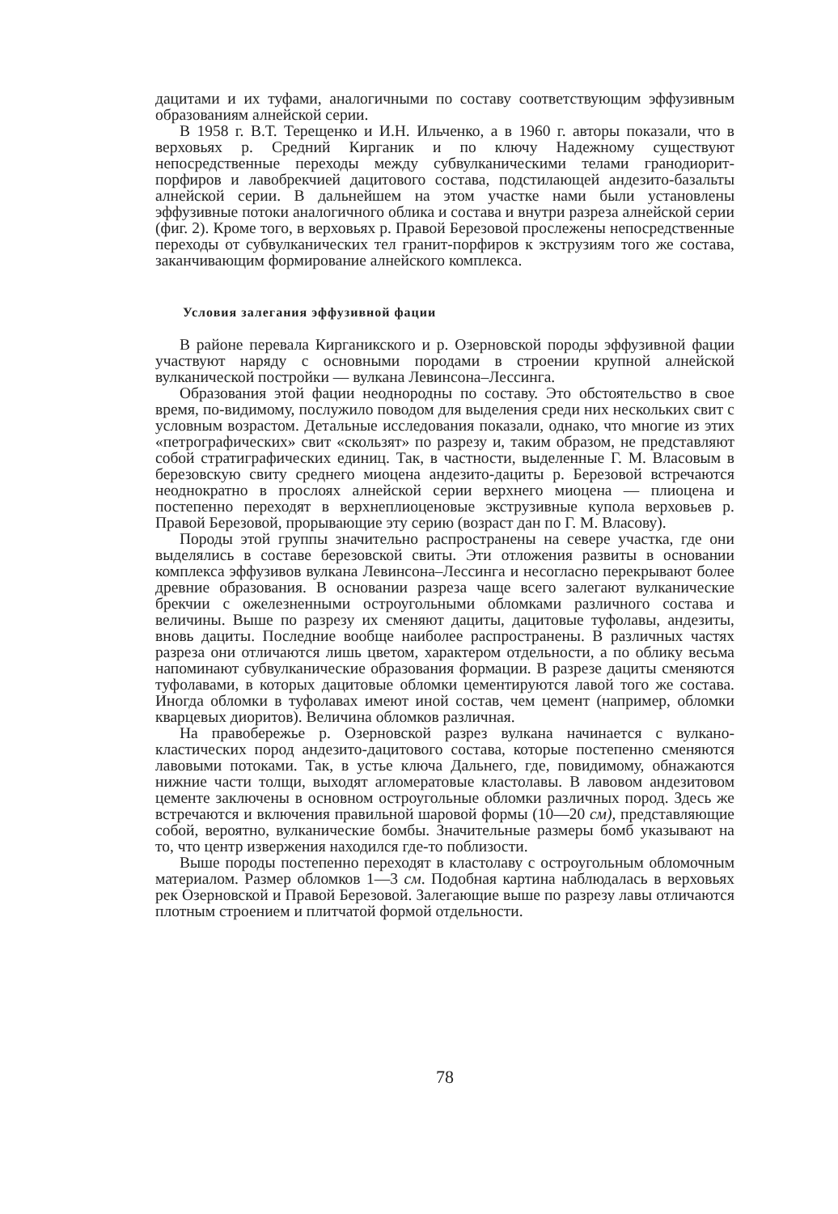дацитами и их туфами, аналогичными по составу соответствующим эффузивным образованиям алнейской серии.
В 1958 г. В.Т. Терещенко и И.Н. Ильченко, а в 1960 г. авторы показали, что в верховьях р. Средний Кирганик и по ключу Надежному существуют непосредственные переходы между субвулканическими телами гранодиорит-порфиров и лавобрекчией дацитового состава, подстилающей андезито-базальты алнейской серии. В дальнейшем на этом участке нами были установлены эффузивные потоки аналогичного облика и состава и внутри разреза алнейской серии (фиг. 2). Кроме того, в верховьях р. Правой Березовой прослежены непосредственные переходы от субвулканических тел гранит-порфиров к экструзиям того же состава, заканчивающим формирование алнейского комплекса.
Условия залегания эффузивной фации
В районе перевала Кирганикского и р. Озерновской породы эффузивной фации участвуют наряду с основными породами в строении крупной алнейской вулканической постройки — вулкана Левинсона–Лессинга.
Образования этой фации неоднородны по составу. Это обстоятельство в свое время, по-видимому, послужило поводом для выделения среди них нескольких свит с условным возрастом. Детальные исследования показали, однако, что многие из этих «петрографических» свит «скользят» по разрезу и, таким образом, не представляют собой стратиграфических единиц. Так, в частности, выделенные Г. М. Власовым в березовскую свиту среднего миоцена андезито-дациты р. Березовой встречаются неоднократно в прослоях алнейской серии верхнего миоцена — плиоцена и постепенно переходят в верхнеплиоценовые экструзивные купола верховьев р. Правой Березовой, прорывающие эту серию (возраст дан по Г. М. Власову).
Породы этой группы значительно распространены на севере участка, где они выделялись в составе березовской свиты. Эти отложения развиты в основании комплекса эффузивов вулкана Левинсона–Лессинга и несогласно перекрывают более древние образования. В основании разреза чаще всего залегают вулканические брекчии с ожелезненными остроугольными обломками различного состава и величины. Выше по разрезу их сменяют дациты, дацитовые туфолавы, андезиты, вновь дациты. Последние вообще наиболее распространены. В различных частях разреза они отличаются лишь цветом, характером отдельности, а по облику весьма напоминают субвулканические образования формации. В разрезе дациты сменяются туфолавами, в которых дацитовые обломки цементируются лавой того же состава. Иногда обломки в туфолавах имеют иной состав, чем цемент (например, обломки кварцевых диоритов). Величина обломков различная.
На правобережье р. Озерновской разрез вулкана начинается с вулкано-кластических пород андезито-дацитового состава, которые постепенно сменяются лавовыми потоками. Так, в устье ключа Дальнего, где, повидимому, обнажаются нижние части толщи, выходят агломератовые кластолавы. В лавовом андезитовом цементе заключены в основном остроугольные обломки различных пород. Здесь же встречаются и включения правильной шаровой формы (10—20 см), представляющие собой, вероятно, вулканические бомбы. Значительные размеры бомб указывают на то, что центр извержения находился где-то поблизости.
Выше породы постепенно переходят в кластолаву с остроугольным обломочным материалом. Размер обломков 1—3 см. Подобная картина наблюдалась в верховьях рек Озерновской и Правой Березовой. Залегающие выше по разрезу лавы отличаются плотным строением и плитчатой формой отдельности.
78